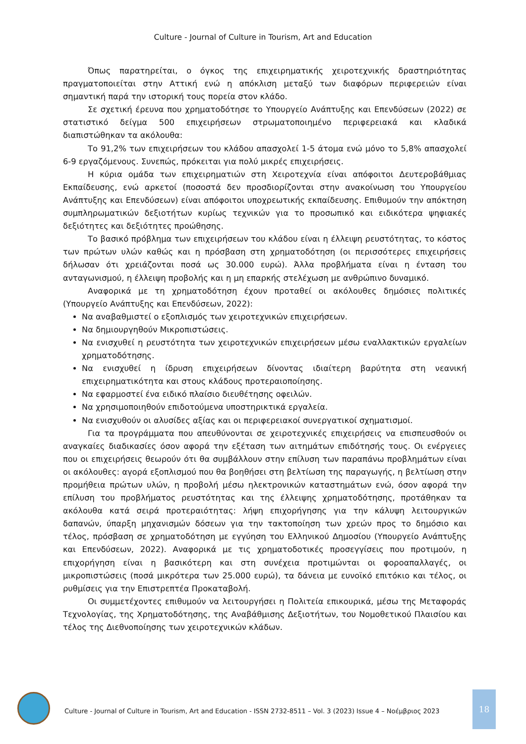Culture - Journal of Culture in Tourism, Art and Education
Όπως παρατηρείται, ο όγκος της επιχειρηματικής χειροτεχνικής δραστηριότητας πραγματοποιείται στην Αττική ενώ η απόκλιση μεταξύ των διαφόρων περιφερειών είναι σημαντική παρά την ιστορική τους πορεία στον κλάδο.
Σε σχετική έρευνα που χρηματοδότησε το Υπουργείο Ανάπτυξης και Επενδύσεων (2022) σε στατιστικό δείγμα 500 επιχειρήσεων στρωματοποιημένο περιφερειακά και κλαδικά διαπιστώθηκαν τα ακόλουθα:
Το 91,2% των επιχειρήσεων του κλάδου απασχολεί 1-5 άτομα ενώ μόνο το 5,8% απασχολεί 6-9 εργαζόμενους. Συνεπώς, πρόκειται για πολύ μικρές επιχειρήσεις.
Η κύρια ομάδα των επιχειρηματιών στη Χειροτεχνία είναι απόφοιτοι Δευτεροβάθμιας Εκπαίδευσης, ενώ αρκετοί (ποσοστά δεν προσδιορίζονται στην ανακοίνωση του Υπουργείου Ανάπτυξης και Επενδύσεων) είναι απόφοιτοι υποχρεωτικής εκπαίδευσης. Επιθυμούν την απόκτηση συμπληρωματικών δεξιοτήτων κυρίως τεχνικών για το προσωπικό και ειδικότερα ψηφιακές δεξιότητες και δεξιότητες προώθησης.
Το βασικό πρόβλημα των επιχειρήσεων του κλάδου είναι η έλλειψη ρευστότητας, το κόστος των πρώτων υλών καθώς και η πρόσβαση στη χρηματοδότηση (οι περισσότερες επιχειρήσεις δήλωσαν ότι χρειάζονται ποσά ως 30.000 ευρώ). Άλλα προβλήματα είναι η ένταση του ανταγωνισμού, η έλλειψη προβολής και η μη επαρκής στελέχωση με ανθρώπινο δυναμικό.
Αναφορικά με τη χρηματοδότηση έχουν προταθεί οι ακόλουθες δημόσιες πολιτικές (Υπουργείο Ανάπτυξης και Επενδύσεων, 2022):
Να αναβαθμιστεί ο εξοπλισμός των χειροτεχνικών επιχειρήσεων.
Να δημιουργηθούν Μικροπιστώσεις.
Να ενισχυθεί η ρευστότητα των χειροτεχνικών επιχειρήσεων μέσω εναλλακτικών εργαλείων χρηματοδότησης.
Να ενισχυθεί η ίδρυση επιχειρήσεων δίνοντας ιδιαίτερη βαρύτητα στη νεανική επιχειρηματικότητα και στους κλάδους προτεραιοποίησης.
Να εφαρμοστεί ένα ειδικό πλαίσιο διευθέτησης οφειλών.
Να χρησιμοποιηθούν επιδοτούμενα υποστηρικτικά εργαλεία.
Να ενισχυθούν οι αλυσίδες αξίας και οι περιφερειακοί συνεργατικοί σχηματισμοί.
Για τα προγράμματα που απευθύνονται σε χειροτεχνικές επιχειρήσεις να επισπευσθούν οι αναγκαίες διαδικασίες όσον αφορά την εξέταση των αιτημάτων επιδότησής τους. Οι ενέργειες που οι επιχειρήσεις θεωρούν ότι θα συμβάλλουν στην επίλυση των παραπάνω προβλημάτων είναι οι ακόλουθες: αγορά εξοπλισμού που θα βοηθήσει στη βελτίωση της παραγωγής, η βελτίωση στην προμήθεια πρώτων υλών, η προβολή μέσω ηλεκτρονικών καταστημάτων ενώ, όσον αφορά την επίλυση του προβλήματος ρευστότητας και της έλλειψης χρηματοδότησης, προτάθηκαν τα ακόλουθα κατά σειρά προτεραιότητας: λήψη επιχορήγησης για την κάλυψη λειτουργικών δαπανών, ύπαρξη μηχανισμών δόσεων για την τακτοποίηση των χρεών προς το δημόσιο και τέλος, πρόσβαση σε χρηματοδότηση με εγγύηση του Ελληνικού Δημοσίου (Υπουργείο Ανάπτυξης και Επενδύσεων, 2022). Αναφορικά με τις χρηματοδοτικές προσεγγίσεις που προτιμούν, η επιχορήγηση είναι η βασικότερη και στη συνέχεια προτιμώνται οι φοροαπαλλαγές, οι μικροπιστώσεις (ποσά μικρότερα των 25.000 ευρώ), τα δάνεια με ευνοϊκό επιτόκιο και τέλος, οι ρυθμίσεις για την Επιστρεπτέα Προκαταβολή.
Οι συμμετέχοντες επιθυμούν να λειτουργήσει η Πολιτεία επικουρικά, μέσω της Μεταφοράς Τεχνολογίας, της Χρηματοδότησης, της Αναβάθμισης Δεξιοτήτων, του Νομοθετικού Πλαισίου και τέλος της Διεθνοποίησης των χειροτεχνικών κλάδων.
Culture - Journal of Culture in Tourism, Art and Education - ISSN 2732-8511 – Vol. 3 (2023) Issue 4 – Νοέμβριος 2023
18